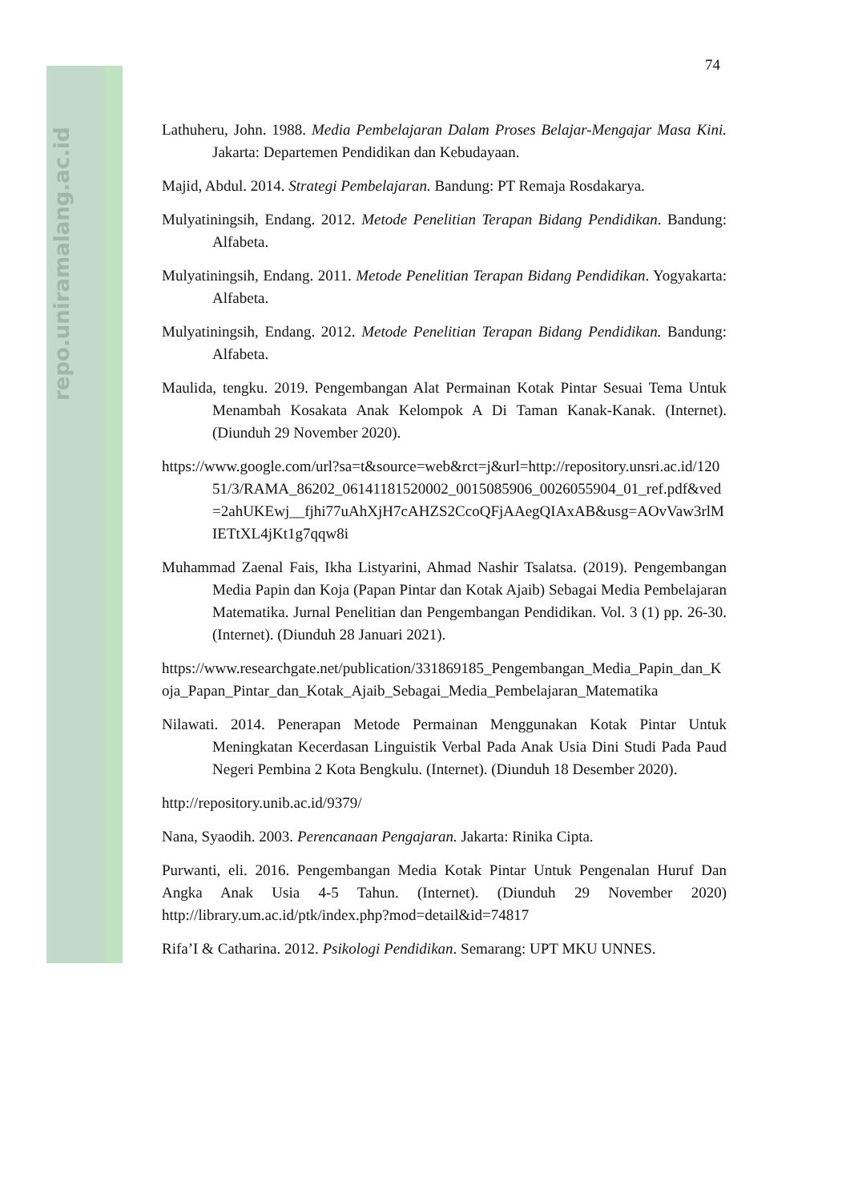repo.uniramalang.ac.id
74
Lathuheru, John. 1988. Media Pembelajaran Dalam Proses Belajar-Mengajar Masa Kini. Jakarta: Departemen Pendidikan dan Kebudayaan.
Majid, Abdul. 2014. Strategi Pembelajaran. Bandung: PT Remaja Rosdakarya.
Mulyatiningsih, Endang. 2012. Metode Penelitian Terapan Bidang Pendidikan. Bandung: Alfabeta.
Mulyatiningsih, Endang. 2011. Metode Penelitian Terapan Bidang Pendidikan. Yogyakarta: Alfabeta.
Mulyatiningsih, Endang. 2012. Metode Penelitian Terapan Bidang Pendidikan. Bandung: Alfabeta.
Maulida, tengku. 2019. Pengembangan Alat Permainan Kotak Pintar Sesuai Tema Untuk Menambah Kosakata Anak Kelompok A Di Taman Kanak-Kanak. (Internet). (Diunduh 29 November 2020).
https://www.google.com/url?sa=t&source=web&rct=j&url=http://repository.unsri.ac.id/12051/3/RAMA_86202_06141181520002_0015085906_0026055904_01_ref.pdf&ved=2ahUKEwj__fjhi77uAhXjH7cAHZS2CcoQFjAAegQIAxAB&usg=AOvVaw3rlMIETtXL4jKt1g7qqw8i
Muhammad Zaenal Fais, Ikha Listyarini, Ahmad Nashir Tsalatsa. (2019). Pengembangan Media Papin dan Koja (Papan Pintar dan Kotak Ajaib) Sebagai Media Pembelajaran Matematika. Jurnal Penelitian dan Pengembangan Pendidikan. Vol. 3 (1) pp. 26-30. (Internet). (Diunduh 28 Januari 2021).
https://www.researchgate.net/publication/331869185_Pengembangan_Media_Papin_dan_Koja_Papan_Pintar_dan_Kotak_Ajaib_Sebagai_Media_Pembelajaran_Matematika
Nilawati. 2014. Penerapan Metode Permainan Menggunakan Kotak Pintar Untuk Meningkatan Kecerdasan Linguistik Verbal Pada Anak Usia Dini Studi Pada Paud Negeri Pembina 2 Kota Bengkulu. (Internet). (Diunduh 18 Desember 2020).
http://repository.unib.ac.id/9379/
Nana, Syaodih. 2003. Perencanaan Pengajaran. Jakarta: Rinika Cipta.
Purwanti, eli. 2016. Pengembangan Media Kotak Pintar Untuk Pengenalan Huruf Dan Angka Anak Usia 4-5 Tahun. (Internet). (Diunduh 29 November 2020) http://library.um.ac.id/ptk/index.php?mod=detail&id=74817
Rifa’I & Catharina. 2012. Psikologi Pendidikan. Semarang: UPT MKU UNNES.